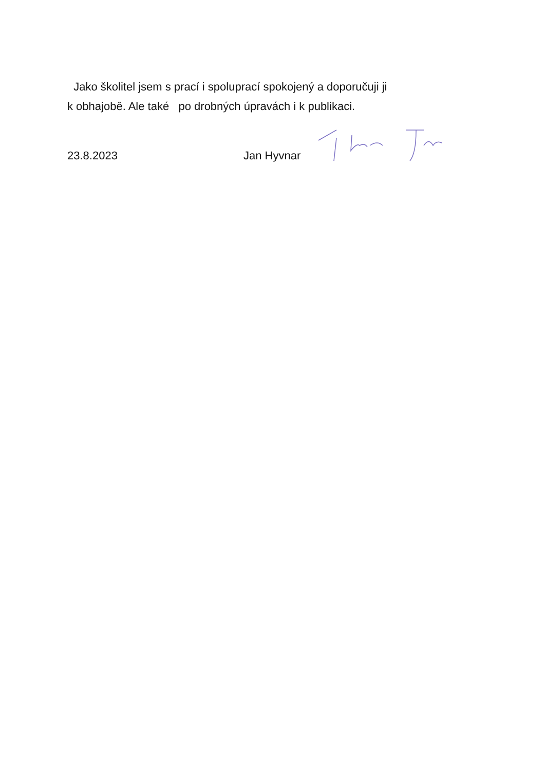Jako školitel jsem s prací i spoluprací spokojený a doporučuji ji
k obhajobě. Ale také po drobných úpravách i k publikaci.
23.8.2023 Jan Hyvnar